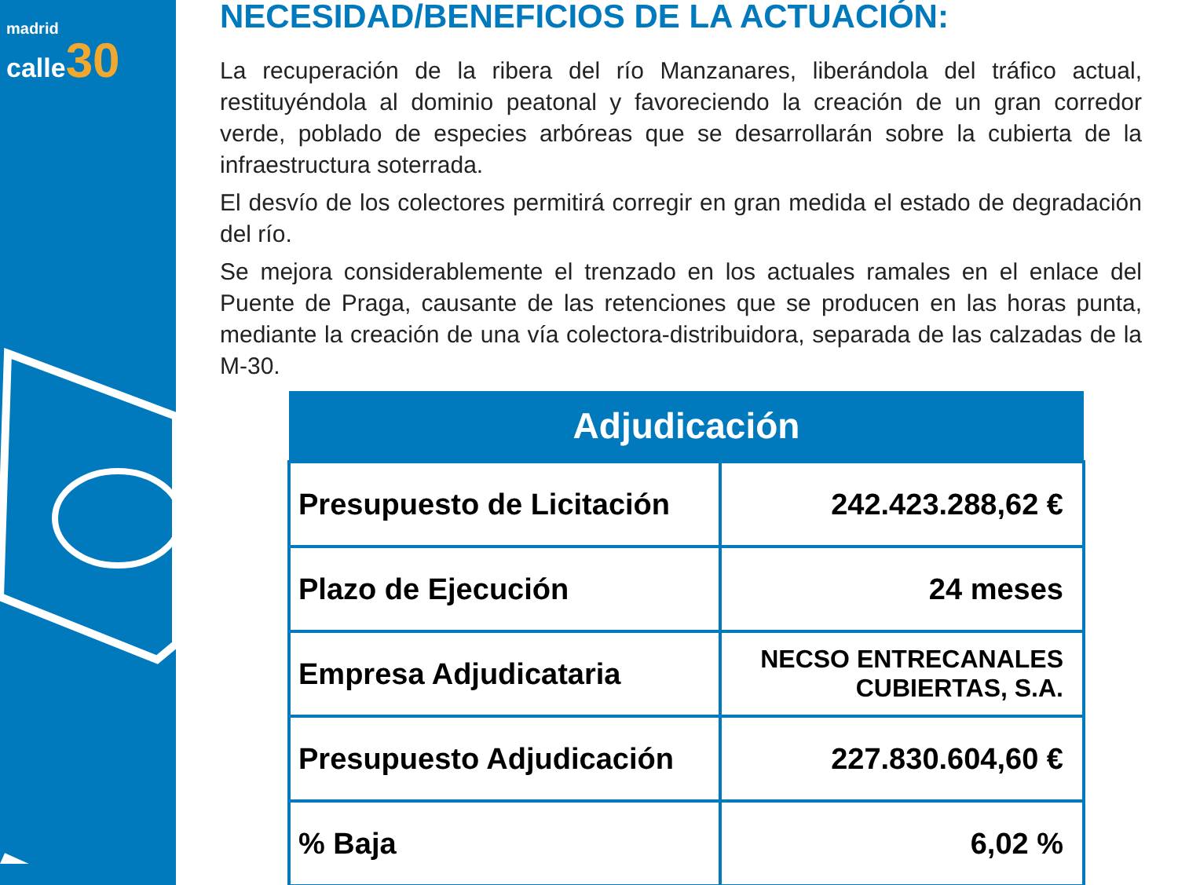madrid
calle 30
NECESIDAD/BENEFICIOS DE LA ACTUACIÓN:
La recuperación de la ribera del río Manzanares, liberándola del tráfico actual, restituyéndola al dominio peatonal y favoreciendo la creación de un gran corredor verde, poblado de especies arbóreas que se desarrollarán sobre la cubierta de la infraestructura soterrada.
El desvío de los colectores permitirá corregir en gran medida el estado de degradación del río.
Se mejora considerablemente el trenzado en los actuales ramales en el enlace del Puente de Praga, causante de las retenciones que se producen en las horas punta, mediante la creación de una vía colectora-distribuidora, separada de las calzadas de la M-30.
| Adjudicación | |
| --- | --- |
| Presupuesto de Licitación | 242.423.288,62 € |
| Plazo de Ejecución | 24 meses |
| Empresa Adjudicataria | NECSO ENTRECANALES CUBIERTAS, S.A. |
| Presupuesto Adjudicación | 227.830.604,60 € |
| % Baja | 6,02 % |